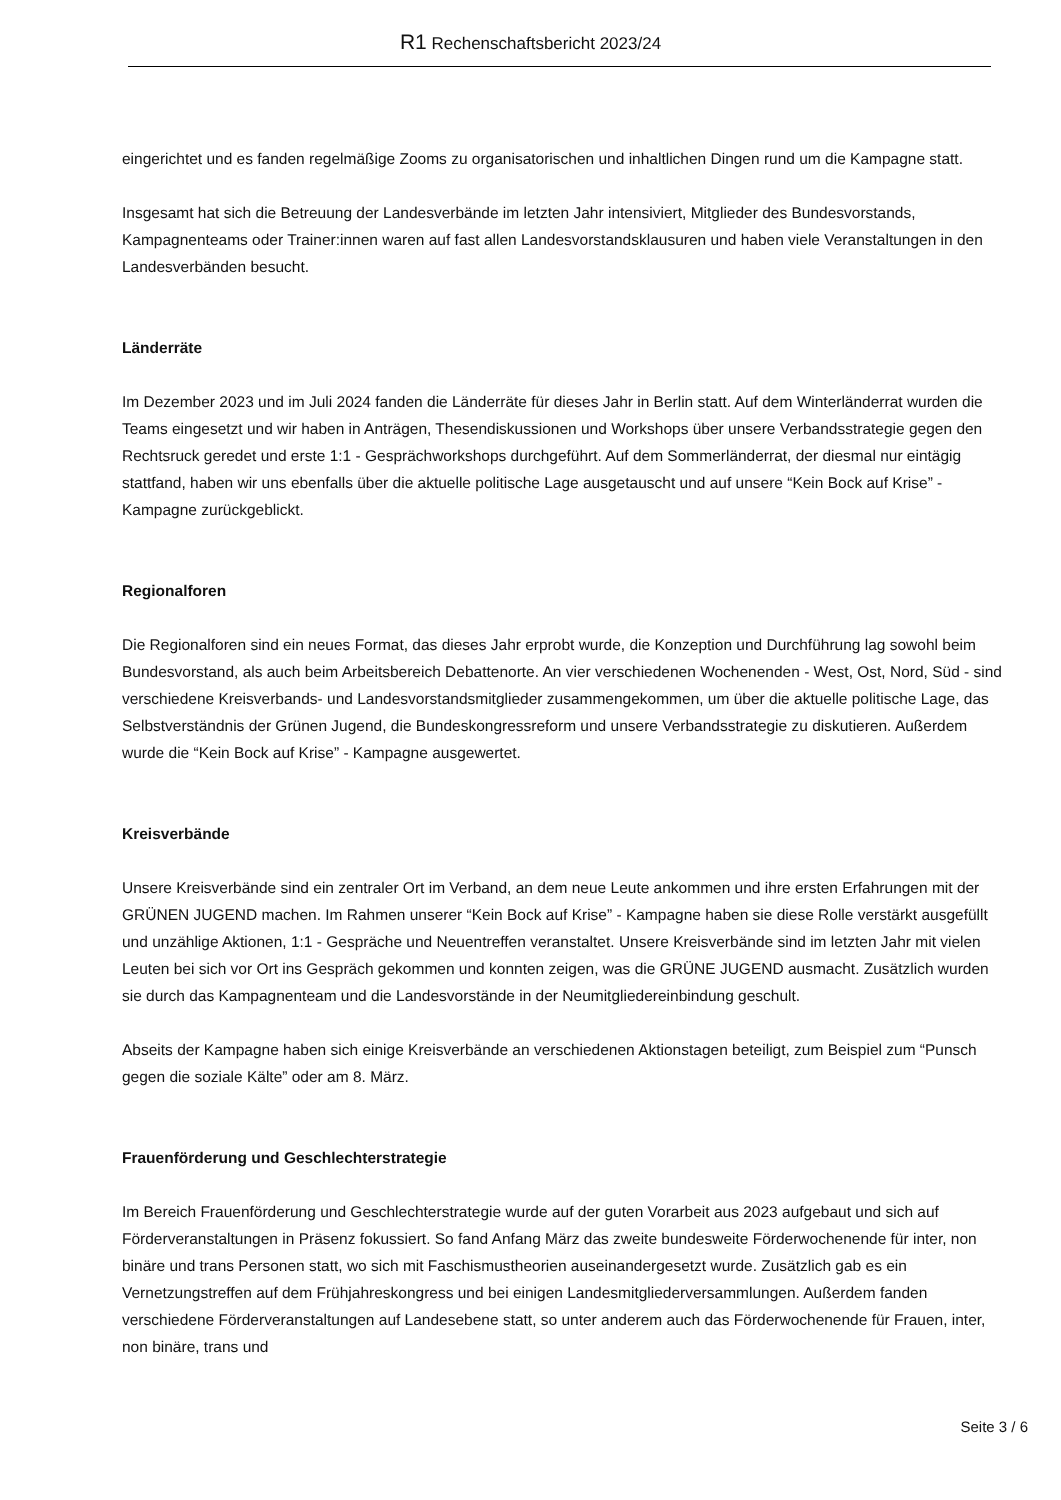R1 Rechenschaftsbericht 2023/24
eingerichtet und es fanden regelmäßige Zooms zu organisatorischen und inhaltlichen Dingen rund um die Kampagne statt.
Insgesamt hat sich die Betreuung der Landesverbände im letzten Jahr intensiviert, Mitglieder des Bundesvorstands, Kampagnenteams oder Trainer:innen waren auf fast allen Landesvorstandsklausuren und haben viele Veranstaltungen in den Landesverbänden besucht.
Länderräte
Im Dezember 2023 und im Juli 2024 fanden die Länderräte für dieses Jahr in Berlin statt. Auf dem Winterländerrat wurden die Teams eingesetzt und wir haben in Anträgen, Thesendiskussionen und Workshops über unsere Verbandsstrategie gegen den Rechtsruck geredet und erste 1:1 - Gesprächworkshops durchgeführt. Auf dem Sommerländerrat, der diesmal nur eintägig stattfand, haben wir uns ebenfalls über die aktuelle politische Lage ausgetauscht und auf unsere “Kein Bock auf Krise” - Kampagne zurückgeblickt.
Regionalforen
Die Regionalforen sind ein neues Format, das dieses Jahr erprobt wurde, die Konzeption und Durchführung lag sowohl beim Bundesvorstand, als auch beim Arbeitsbereich Debattenorte. An vier verschiedenen Wochenenden - West, Ost, Nord, Süd - sind verschiedene Kreisverbands- und Landesvorstandsmitglieder zusammengekommen, um über die aktuelle politische Lage, das Selbstverständnis der Grünen Jugend, die Bundeskongressreform und unsere Verbandsstrategie zu diskutieren. Außerdem wurde die “Kein Bock auf Krise” - Kampagne ausgewertet.
Kreisverbände
Unsere Kreisverbände sind ein zentraler Ort im Verband, an dem neue Leute ankommen und ihre ersten Erfahrungen mit der GRÜNEN JUGEND machen. Im Rahmen unserer “Kein Bock auf Krise” - Kampagne haben sie diese Rolle verstärkt ausgefüllt und unzählige Aktionen, 1:1 - Gespräche und Neuentreffen veranstaltet. Unsere Kreisverbände sind im letzten Jahr mit vielen Leuten bei sich vor Ort ins Gespräch gekommen und konnten zeigen, was die GRÜNE JUGEND ausmacht. Zusätzlich wurden sie durch das Kampagnenteam und die Landesvorstände in der Neumitgliedereinbindung geschult.
Abseits der Kampagne haben sich einige Kreisverbände an verschiedenen Aktionstagen beteiligt, zum Beispiel zum “Punsch gegen die soziale Kälte” oder am 8. März.
Frauenförderung und Geschlechterstrategie
Im Bereich Frauenförderung und Geschlechterstrategie wurde auf der guten Vorarbeit aus 2023 aufgebaut und sich auf Förderveranstaltungen in Präsenz fokussiert. So fand Anfang März das zweite bundesweite Förderwochenende für inter, non binäre und trans Personen statt, wo sich mit Faschismustheorien auseinandergesetzt wurde. Zusätzlich gab es ein Vernetzungstreffen auf dem Frühjahreskongress und bei einigen Landesmitgliederversammlungen. Außerdem fanden verschiedene Förderveranstaltungen auf Landesebene statt, so unter anderem auch das Förderwochenende für Frauen, inter, non binäre, trans und
Seite 3 / 6